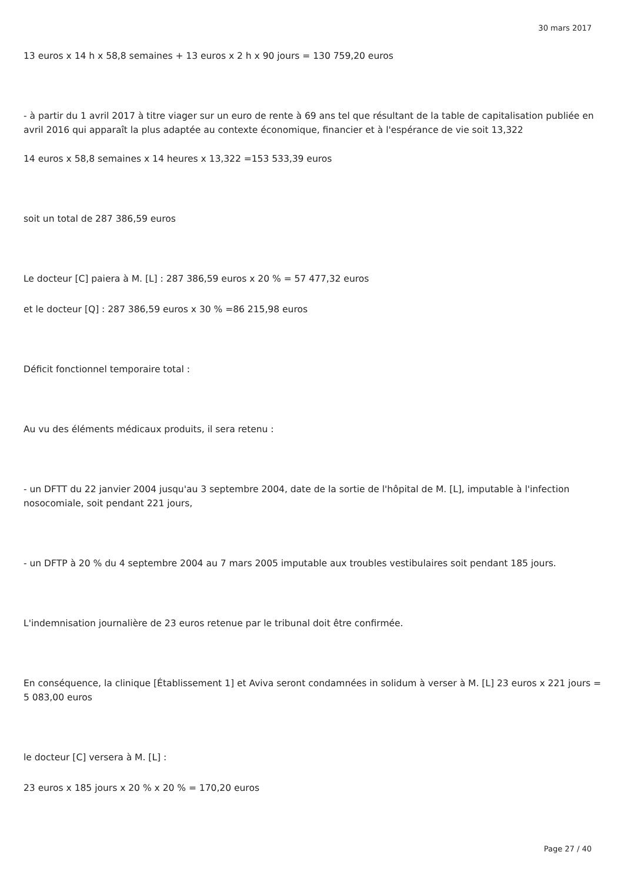30 mars 2017
13 euros x 14 h x 58,8 semaines + 13 euros x 2 h x 90 jours = 130 759,20 euros
- à partir du 1 avril 2017 à titre viager sur un euro de rente à 69 ans tel que résultant de la table de capitalisation publiée en avril 2016 qui apparaît la plus adaptée au contexte économique, financier et à l'espérance de vie soit 13,322
14 euros x 58,8 semaines x 14 heures x 13,322 =153 533,39 euros
soit un total de 287 386,59 euros
Le docteur [C] paiera à M. [L] : 287 386,59 euros x 20 % = 57 477,32 euros
et le docteur [Q] : 287 386,59 euros x 30 % =86 215,98 euros
Déficit fonctionnel temporaire total :
Au vu des éléments médicaux produits, il sera retenu :
- un DFTT du 22 janvier 2004 jusqu'au 3 septembre 2004, date de la sortie de l'hôpital de M. [L], imputable à l'infection nosocomiale, soit pendant 221 jours,
- un DFTP à 20 % du 4 septembre 2004 au 7 mars 2005 imputable aux troubles vestibulaires soit pendant 185 jours.
L'indemnisation journalière de 23 euros retenue par le tribunal doit être confirmée.
En conséquence, la clinique [Établissement 1] et Aviva seront condamnées in solidum à verser à M. [L] 23 euros x 221 jours = 5 083,00 euros
le docteur [C] versera à M. [L] :
23 euros x 185 jours x 20 % x 20 % = 170,20 euros
Page 27 / 40